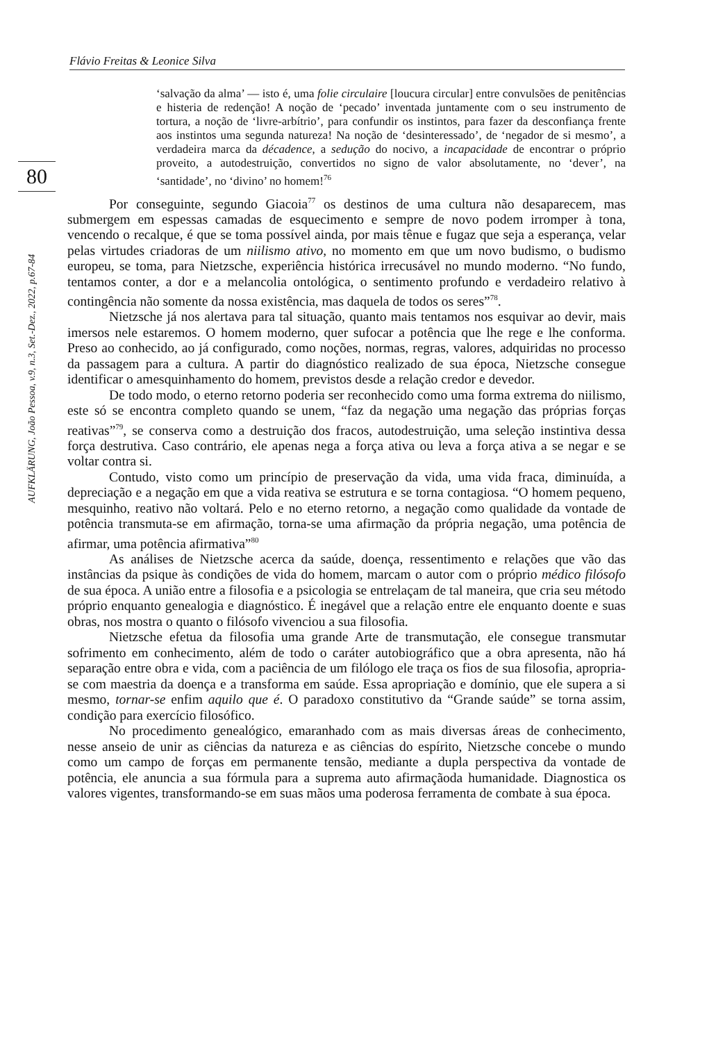Flávio Freitas & Leonice Silva
80
AUFKLÄRUNG, João Pessoa, v.9, n.3, Set.-Dez., 2022, p.67-84
‘salvação da alma’ — isto é, uma folie circulaire [loucura circular] entre convulsões de penitências e histeria de redenção! A noção de ‘pecado’ inventada juntamente com o seu instrumento de tortura, a noção de ‘livre-arbítrio’, para confundir os instintos, para fazer da desconfiança frente aos instintos uma segunda natureza! Na noção de ‘desinteressado’, de ‘negador de si mesmo’, a verdadeira marca da décadence, a sedução do nocivo, a incapacidade de encontrar o próprio proveito, a autodestruição, convertidos no signo de valor absolutamente, no ‘dever’, na ‘santidade’, no ‘divino’ no homem!<sup>76</sup>
Por conseguinte, segundo Giacoia<sup>77</sup> os destinos de uma cultura não desaparecem, mas submergem em espessas camadas de esquecimento e sempre de novo podem irromper à tona, vencendo o recalque, é que se toma possível ainda, por mais tênue e fugaz que seja a esperança, velar pelas virtudes criadoras de um niilismo ativo, no momento em que um novo budismo, o budismo europeu, se toma, para Nietzsche, experiência histórica irrecusável no mundo moderno. “No fundo, tentamos conter, a dor e a melancolia ontológica, o sentimento profundo e verdadeiro relativo à contingência não somente da nossa existência, mas daquela de todos os seres”<sup>78</sup>.
Nietzsche já nos alertava para tal situação, quanto mais tentamos nos esquivar ao devir, mais imersos nele estaremos. O homem moderno, quer sufocar a potência que lhe rege e lhe conforma. Preso ao conhecido, ao já configurado, como noções, normas, regras, valores, adquiridas no processo da passagem para a cultura. A partir do diagnóstico realizado de sua época, Nietzsche consegue identificar o amesquinhamento do homem, previstos desde a relação credor e devedor.
De todo modo, o eterno retorno poderia ser reconhecido como uma forma extrema do niilismo, este só se encontra completo quando se unem, “faz da negação uma negação das próprias forças reativas”<sup>79</sup>, se conserva como a destruição dos fracos, autodestruição, uma seleção instintiva dessa força destrutiva. Caso contrário, ele apenas nega a força ativa ou leva a força ativa a se negar e se voltar contra si.
Contudo, visto como um princípio de preservação da vida, uma vida fraca, diminuída, a depreciação e a negação em que a vida reativa se estrutura e se torna contagiosa. “O homem pequeno, mesquinho, reativo não voltará. Pelo e no eterno retorno, a negação como qualidade da vontade de potência transmuta-se em afirmação, torna-se uma afirmação da própria negação, uma potência de afirmar, uma potência afirmativa”<sup>80</sup>
As análises de Nietzsche acerca da saúde, doença, ressentimento e relações que vão das instâncias da psique às condições de vida do homem, marcam o autor com o próprio médico filósofo de sua época. A união entre a filosofia e a psicologia se entrelaçam de tal maneira, que cria seu método próprio enquanto genealogia e diagnóstico. É inegável que a relação entre ele enquanto doente e suas obras, nos mostra o quanto o filósofo vivenciou a sua filosofia.
Nietzsche efetua da filosofia uma grande Arte de transmutação, ele consegue transmutar sofrimento em conhecimento, além de todo o caráter autobiográfico que a obra apresenta, não há separação entre obra e vida, com a paciência de um filólogo ele traça os fios de sua filosofia, apropria-se com maestria da doença e a transforma em saúde. Essa apropriação e domínio, que ele supera a si mesmo, tornar-se enfim aquilo que é. O paradoxo constitutivo da “Grande saúde” se torna assim, condição para exercício filosófico.
No procedimento genealógico, emaranhado com as mais diversas áreas de conhecimento, nesse anseio de unir as ciências da natureza e as ciências do espírito, Nietzsche concebe o mundo como um campo de forças em permanente tensão, mediante a dupla perspectiva da vontade de potência, ele anuncia a sua fórmula para a suprema auto afirmaçãoda humanidade. Diagnostica os valores vigentes, transformando-se em suas mãos uma poderosa ferramenta de combate à sua época.